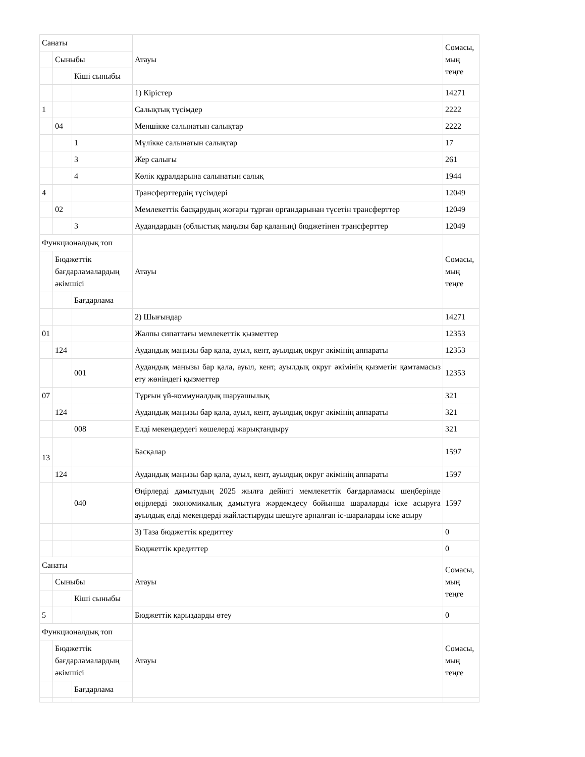| Санаты | | | Атауы | Сомасы, мың теңге |
| | Сыныбы | | | |
| | | Кіші сыныбы | | |
| | | | 1) Кірістер | 14271 |
| 1 | | | Салықтық түсімдер | 2222 |
| | 04 | | Меншікке салынатын салықтар | 2222 |
| | | 1 | Мүлікке салынатын салықтар | 17 |
| | | 3 | Жер салығы | 261 |
| | | 4 | Көлік құралдарына салынатын салық | 1944 |
| 4 | | | Трансферттердің түсімдері | 12049 |
| | 02 | | Мемлекеттік басқарудың жоғары тұрған органдарынан түсетін трансферттер | 12049 |
| | | 3 | Аудандардың (облыстық маңызы бар қаланың) бюджетінен трансферттер | 12049 |
| Функционалдық топ | | | Атауы | Сомасы, мың теңге |
| | Бюджеттік бағдарламалардың әкімшісі | | | |
| | | Бағдарлама | | |
| | | | 2) Шығындар | 14271 |
| 01 | | | Жалпы сипаттағы мемлекеттік қызметтер | 12353 |
| | 124 | | Аудандық маңызы бар қала, ауыл, кент, ауылдық округ әкімінің аппараты | 12353 |
| | | 001 | Аудандық маңызы бар қала, ауыл, кент, ауылдық округ әкімінің қызметін қамтамасыз ету жөніндегі қызметтер | 12353 |
| 07 | | | Тұрғын үй-коммуналдық шаруашылық | 321 |
| | 124 | | Аудандық маңызы бар қала, ауыл, кент, ауылдық округ әкімінің аппараты | 321 |
| | | 008 | Елді мекендердегі көшелерді жарықтандыру | 321 |
| 13 | | | Басқалар | 1597 |
| | 124 | | Аудандық маңызы бар қала, ауыл, кент, ауылдық округ әкімінің аппараты | 1597 |
| | | 040 | Өңірлерді дамытудың 2025 жылға дейінгі мемлекеттік бағдарламасы шеңберінде өңірлерді экономикалық дамытуға жәрдемдесу бойынша шараларды іске асыруға ауылдық елді мекендерді жайластыруды шешуге арналған іс-шараларды іске асыру | 1597 |
| | | | 3) Таза бюджеттік кредиттеу | 0 |
| | | | Бюджеттік кредиттер | 0 |
| Санаты | | | Атауы | Сомасы, мың теңге |
| | Сыныбы | | | |
| | | Кіші сыныбы | | |
| 5 | | | Бюджеттік қарыздарды өтеу | 0 |
| Функционалдық топ | | | Атауы | Сомасы, мың теңге |
| | Бюджеттік бағдарламалардың әкімшісі | | | |
| | | Бағдарлама | | |